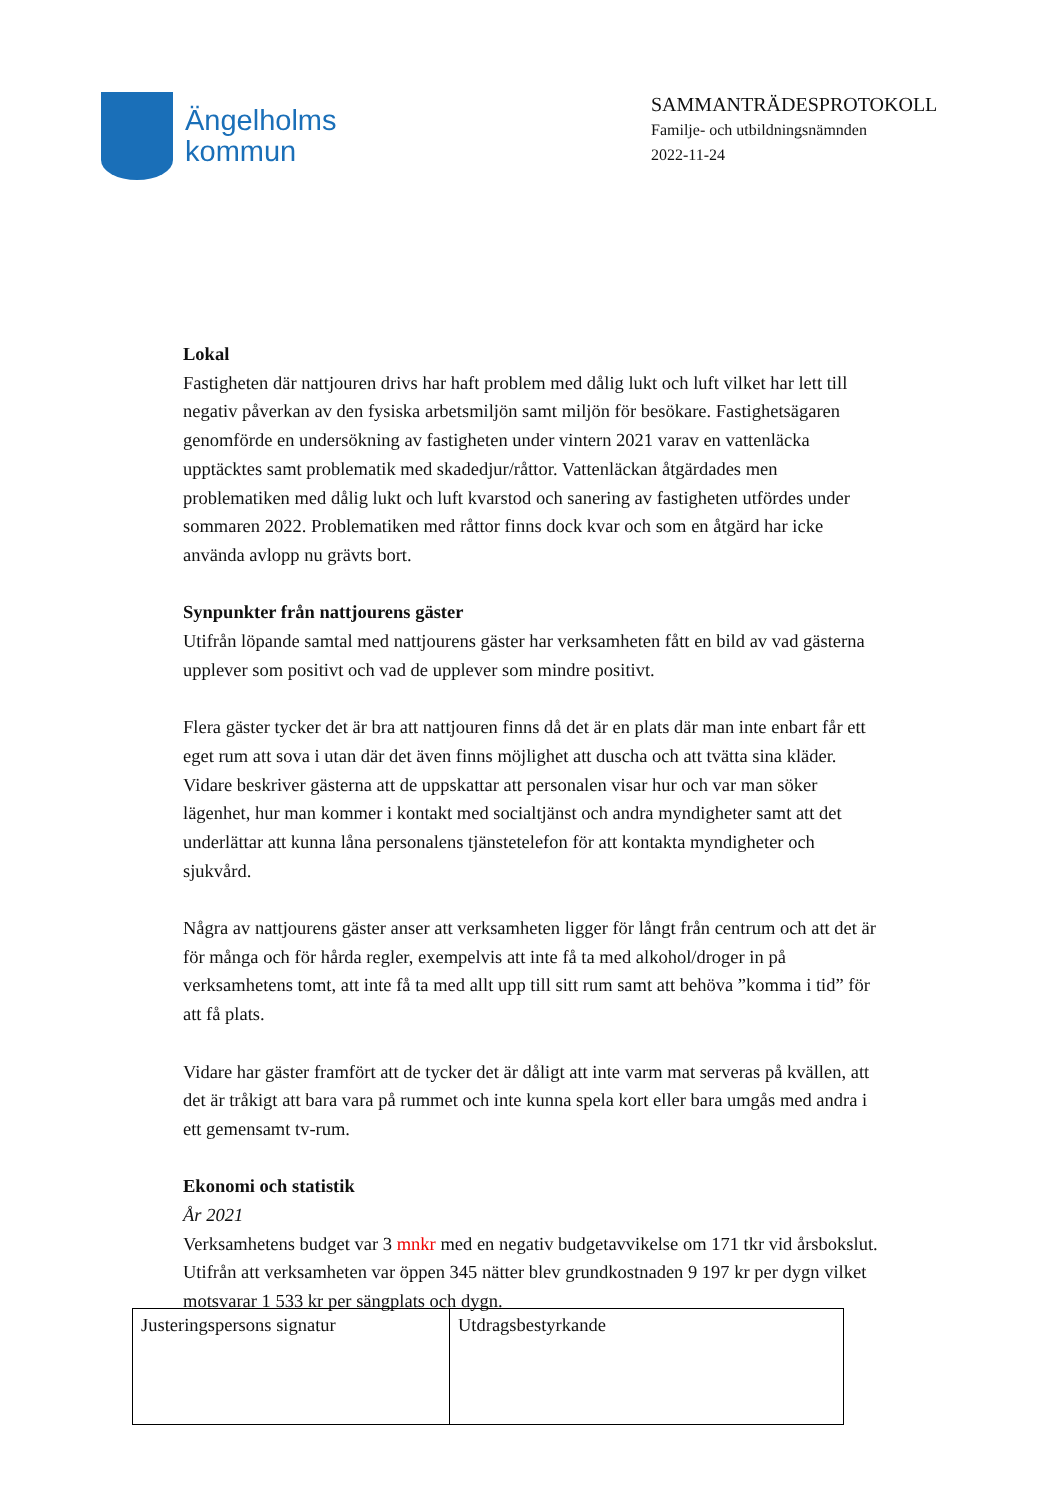Ängelholms
kommun
SAMMANTRÄDESPROTOKOLL
Familje- och utbildningsnämnden
2022-11-24
Lokal
Fastigheten där nattjouren drivs har haft problem med dålig lukt och luft vilket har lett till negativ påverkan av den fysiska arbetsmiljön samt miljön för besökare. Fastighetsägaren genomförde en undersökning av fastigheten under vintern 2021 varav en vattenläcka upptäcktes samt problematik med skadedjur/råttor. Vattenläckan åtgärdades men problematiken med dålig lukt och luft kvarstod och sanering av fastigheten utfördes under sommaren 2022. Problematiken med råttor finns dock kvar och som en åtgärd har icke använda avlopp nu grävts bort.
Synpunkter från nattjourens gäster
Utifrån löpande samtal med nattjourens gäster har verksamheten fått en bild av vad gästerna upplever som positivt och vad de upplever som mindre positivt.
Flera gäster tycker det är bra att nattjouren finns då det är en plats där man inte enbart får ett eget rum att sova i utan där det även finns möjlighet att duscha och att tvätta sina kläder. Vidare beskriver gästerna att de uppskattar att personalen visar hur och var man söker lägenhet, hur man kommer i kontakt med socialtjänst och andra myndigheter samt att det underlättar att kunna låna personalens tjänstetelefon för att kontakta myndigheter och sjukvård.
Några av nattjourens gäster anser att verksamheten ligger för långt från centrum och att det är för många och för hårda regler, exempelvis att inte få ta med alkohol/droger in på verksamhetens tomt, att inte få ta med allt upp till sitt rum samt att behöva ”komma i tid” för att få plats.
Vidare har gäster framfört att de tycker det är dåligt att inte varm mat serveras på kvällen, att det är tråkigt att bara vara på rummet och inte kunna spela kort eller bara umgås med andra i ett gemensamt tv-rum.
Ekonomi och statistik
År 2021
Verksamhetens budget var 3 mnkr med en negativ budgetavvikelse om 171 tkr vid årsbokslut. Utifrån att verksamheten var öppen 345 nätter blev grundkostnaden 9 197 kr per dygn vilket motsvarar 1 533 kr per sängplats och dygn.
| Justeringspersons signatur | Utdragsbestyrkande |